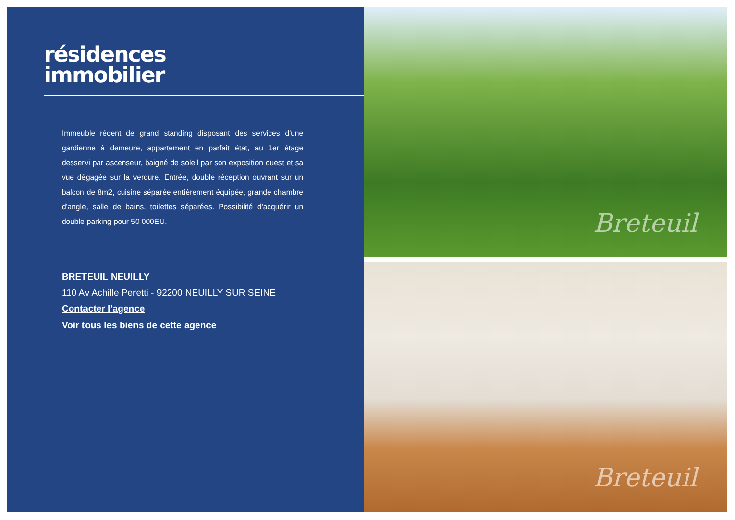résidences
immobilier
Immeuble récent de grand standing disposant des services d'une gardienne à demeure, appartement en parfait état, au 1er étage desservi par ascenseur, baigné de soleil par son exposition ouest et sa vue dégagée sur la verdure. Entrée, double réception ouvrant sur un balcon de 8m2, cuisine séparée entièrement équipée, grande chambre d'angle, salle de bains, toilettes séparées. Possibilité d'acquérir un double parking pour 50 000EU.
BRETEUIL NEUILLY
110 Av Achille Peretti - 92200 NEUILLY SUR SEINE
Contacter l'agence
Voir tous les biens de cette agence
Breteuil
Breteuil